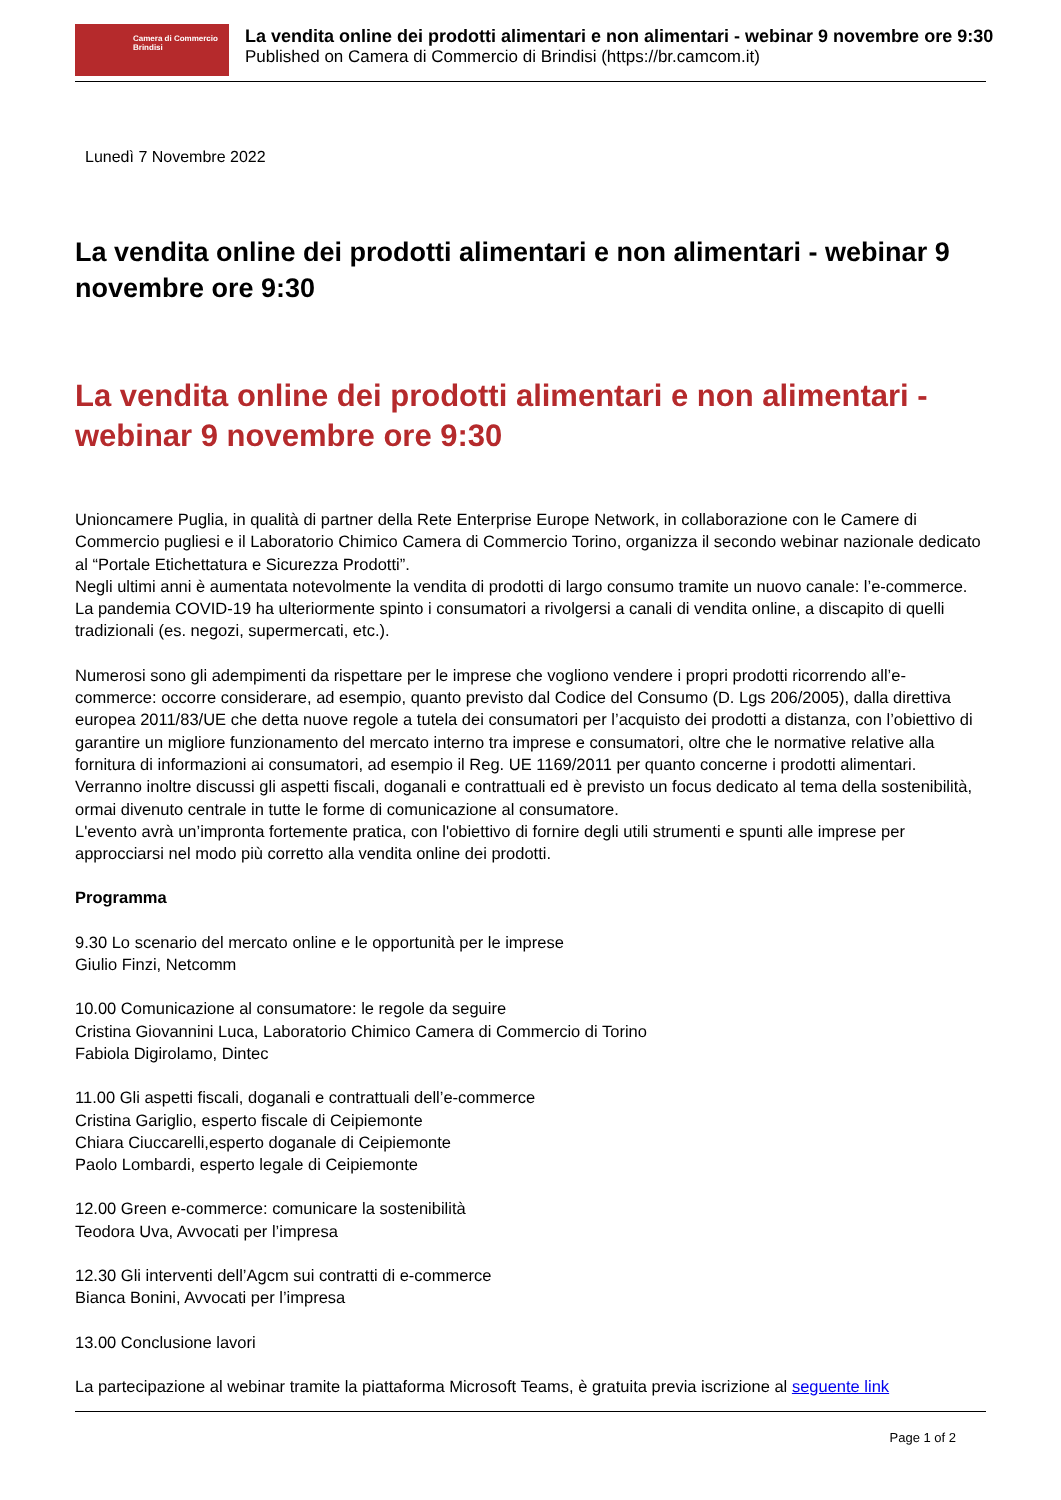Camera di Commercio
Brindisi
La vendita online dei prodotti alimentari e non alimentari - webinar 9 novembre ore 9:30
Published on Camera di Commercio di Brindisi (https://br.camcom.it)
Lunedì 7 Novembre 2022
La vendita online dei prodotti alimentari e non alimentari - webinar 9 novembre ore 9:30
La vendita online dei prodotti alimentari e non alimentari - webinar 9 novembre ore 9:30
Unioncamere Puglia, in qualità di partner della Rete Enterprise Europe Network, in collaborazione con le Camere di Commercio pugliesi e il Laboratorio Chimico Camera di Commercio Torino, organizza il secondo webinar nazionale dedicato al “Portale Etichettatura e Sicurezza Prodotti”.
Negli ultimi anni è aumentata notevolmente la vendita di prodotti di largo consumo tramite un nuovo canale: l’e-commerce. La pandemia COVID-19 ha ulteriormente spinto i consumatori a rivolgersi a canali di vendita online, a discapito di quelli tradizionali (es. negozi, supermercati, etc.).
Numerosi sono gli adempimenti da rispettare per le imprese che vogliono vendere i propri prodotti ricorrendo all’e-commerce: occorre considerare, ad esempio, quanto previsto dal Codice del Consumo (D. Lgs 206/2005), dalla direttiva europea 2011/83/UE che detta nuove regole a tutela dei consumatori per l’acquisto dei prodotti a distanza, con l’obiettivo di garantire un migliore funzionamento del mercato interno tra imprese e consumatori, oltre che le normative relative alla fornitura di informazioni ai consumatori, ad esempio il Reg. UE 1169/2011 per quanto concerne i prodotti alimentari. Verranno inoltre discussi gli aspetti fiscali, doganali e contrattuali ed è previsto un focus dedicato al tema della sostenibilità, ormai divenuto centrale in tutte le forme di comunicazione al consumatore.
L'evento avrà un’impronta fortemente pratica, con l'obiettivo di fornire degli utili strumenti e spunti alle imprese per approcciarsi nel modo più corretto alla vendita online dei prodotti.
Programma
9.30 Lo scenario del mercato online e le opportunità per le imprese
Giulio Finzi, Netcomm
10.00 Comunicazione al consumatore: le regole da seguire
Cristina Giovannini Luca, Laboratorio Chimico Camera di Commercio di Torino
Fabiola Digirolamo, Dintec
11.00 Gli aspetti fiscali, doganali e contrattuali dell’e-commerce
Cristina Gariglio, esperto fiscale di Ceipiemonte
Chiara Ciuccarelli,esperto doganale di Ceipiemonte
Paolo Lombardi, esperto legale di Ceipiemonte
12.00 Green e-commerce: comunicare la sostenibilità
Teodora Uva, Avvocati per l’impresa
12.30 Gli interventi dell’Agcm sui contratti di e-commerce
Bianca Bonini, Avvocati per l’impresa
13.00 Conclusione lavori
La partecipazione al webinar tramite la piattaforma Microsoft Teams, è gratuita previa iscrizione al seguente link
Page 1 of 2